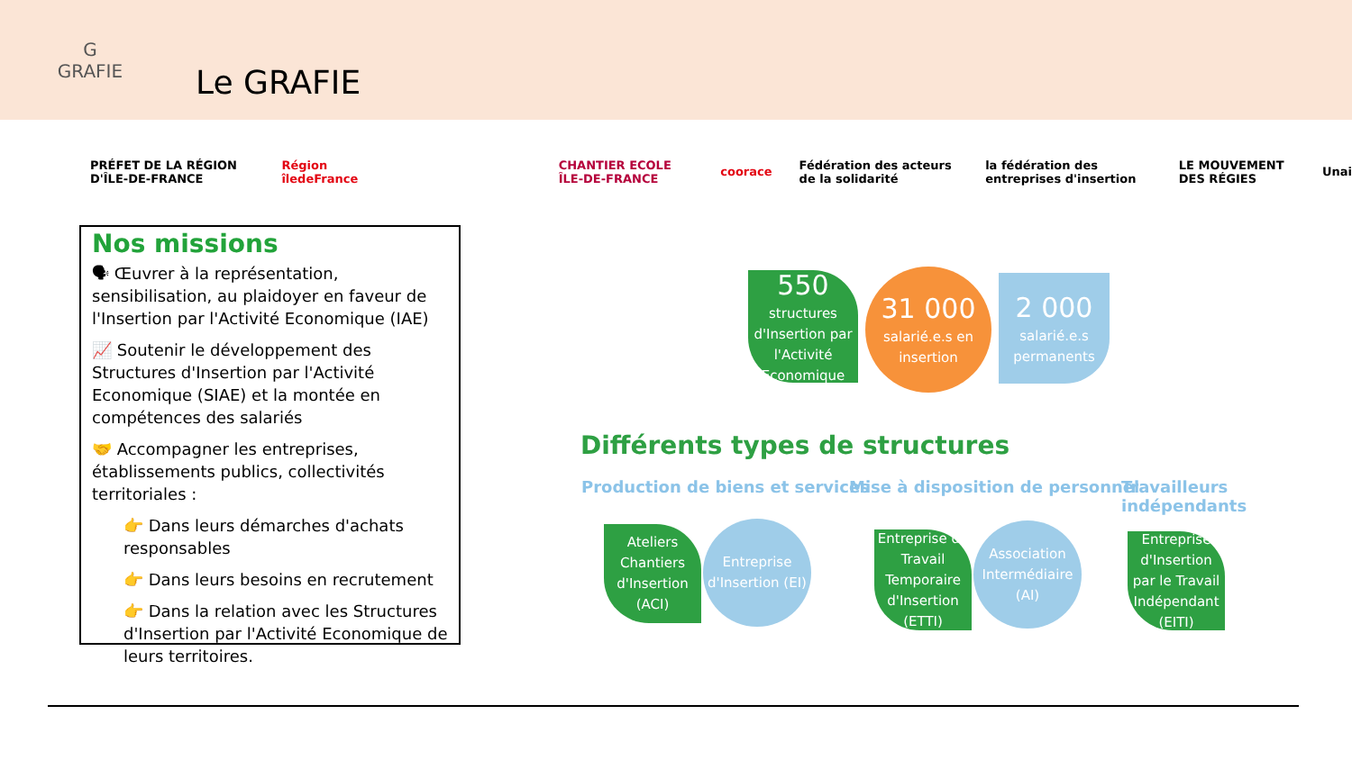G
GRAFIE
Le GRAFIE
PRÉFET DE LA RÉGION D'ÎLE-DE-FRANCE
Région îledeFrance CHANTIER ECOLE ÎLE-DE-FRANCE coorace
Fédération des acteurs de la solidarité
la fédération des entreprises d'insertion
LE MOUVEMENT DES RÉGIES Unai
Nos missions
🗣 Œuvrer à la représentation, sensibilisation, au plaidoyer en faveur de l'Insertion par l'Activité Economique (IAE)
📈 Soutenir le développement des Structures d'Insertion par l'Activité Economique (SIAE) et la montée en compétences des salariés
🤝 Accompagner les entreprises, établissements publics, collectivités territoriales :
👉 Dans leurs démarches d'achats responsables
👉 Dans leurs besoins en recrutement
👉 Dans la relation avec les Structures d'Insertion par l'Activité Economique de leurs territoires.
550
structures d'Insertion par l'Activité Economique
31 000
salarié.e.s en insertion
2 000
salarié.e.s permanents
Différents types de structures
Production de biens et services
Mise à disposition de personnel
Travailleurs
indépendants
Ateliers Chantiers d'Insertion (ACI)
Entreprise d'Insertion (EI)
Entreprise de Travail Temporaire d'Insertion (ETTI)
Association Intermédiaire (AI)
Entreprise d'Insertion par le Travail Indépendant (EITI)